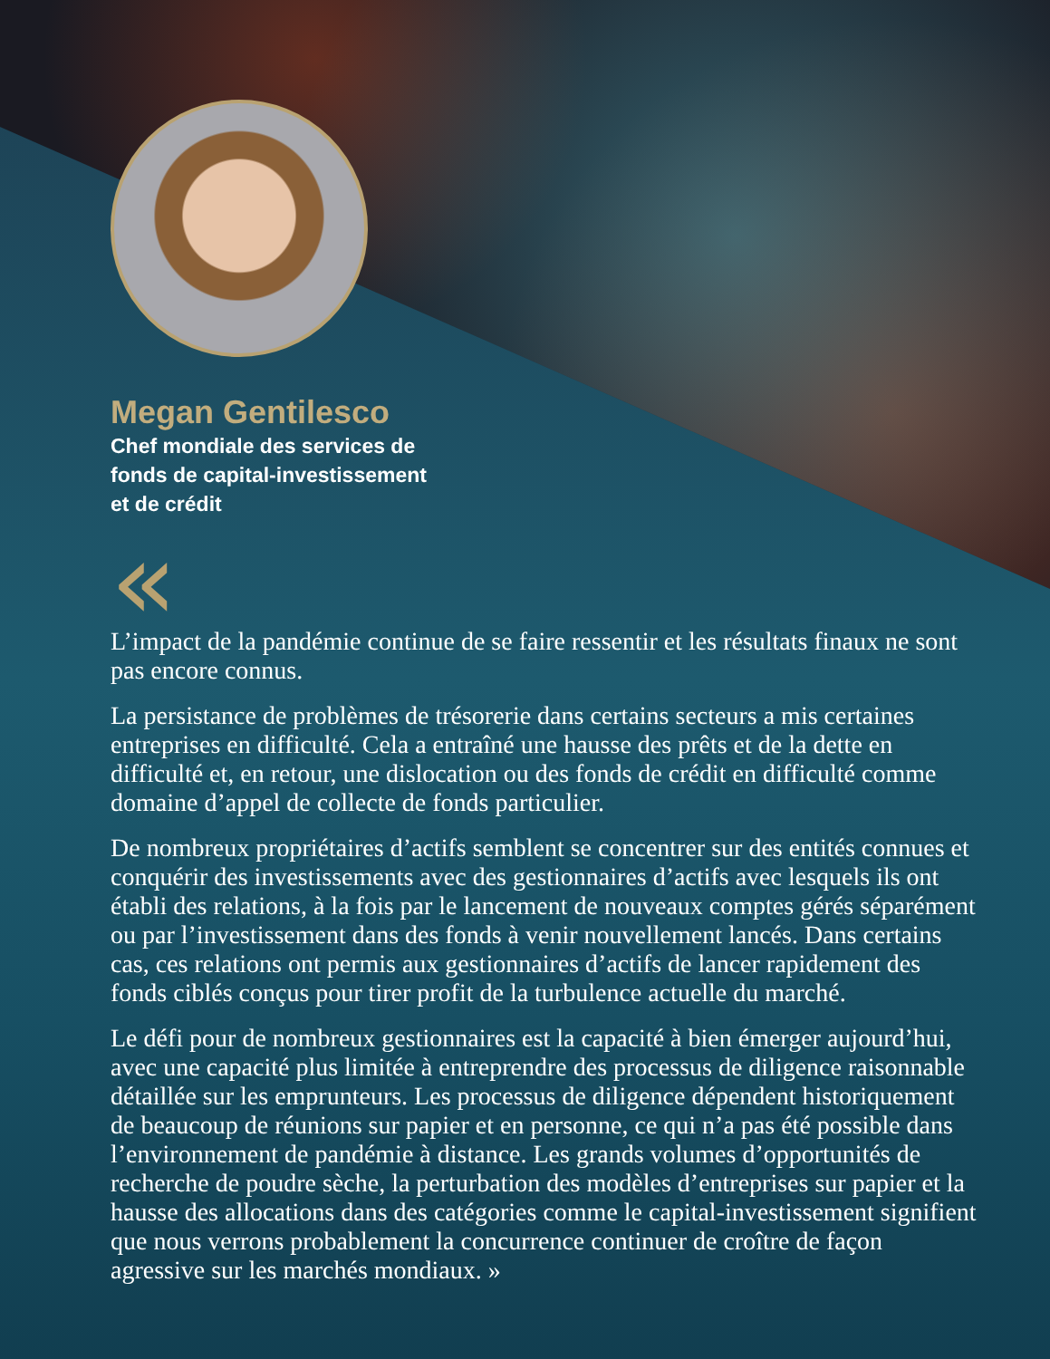Megan Gentilesco
Chef mondiale des services de fonds de capital-investissement et de crédit
«
L’impact de la pandémie continue de se faire ressentir et les résultats finaux ne sont pas encore connus.
La persistance de problèmes de trésorerie dans certains secteurs a mis certaines entreprises en difficulté. Cela a entraîné une hausse des prêts et de la dette en difficulté et, en retour, une dislocation ou des fonds de crédit en difficulté comme domaine d’appel de collecte de fonds particulier.
De nombreux propriétaires d’actifs semblent se concentrer sur des entités connues et conquérir des investissements avec des gestionnaires d’actifs avec lesquels ils ont établi des relations, à la fois par le lancement de nouveaux comptes gérés séparément ou par l’investissement dans des fonds à venir nouvellement lancés. Dans certains cas, ces relations ont permis aux gestionnaires d’actifs de lancer rapidement des fonds ciblés conçus pour tirer profit de la turbulence actuelle du marché.
Le défi pour de nombreux gestionnaires est la capacité à bien émerger aujourd’hui, avec une capacité plus limitée à entreprendre des processus de diligence raisonnable détaillée sur les emprunteurs. Les processus de diligence dépendent historiquement de beaucoup de réunions sur papier et en personne, ce qui n’a pas été possible dans l’environnement de pandémie à distance. Les grands volumes d’opportunités de recherche de poudre sèche, la perturbation des modèles d’entreprises sur papier et la hausse des allocations dans des catégories comme le capital-investissement signifient que nous verrons probablement la concurrence continuer de croître de façon agressive sur les marchés mondiaux. »